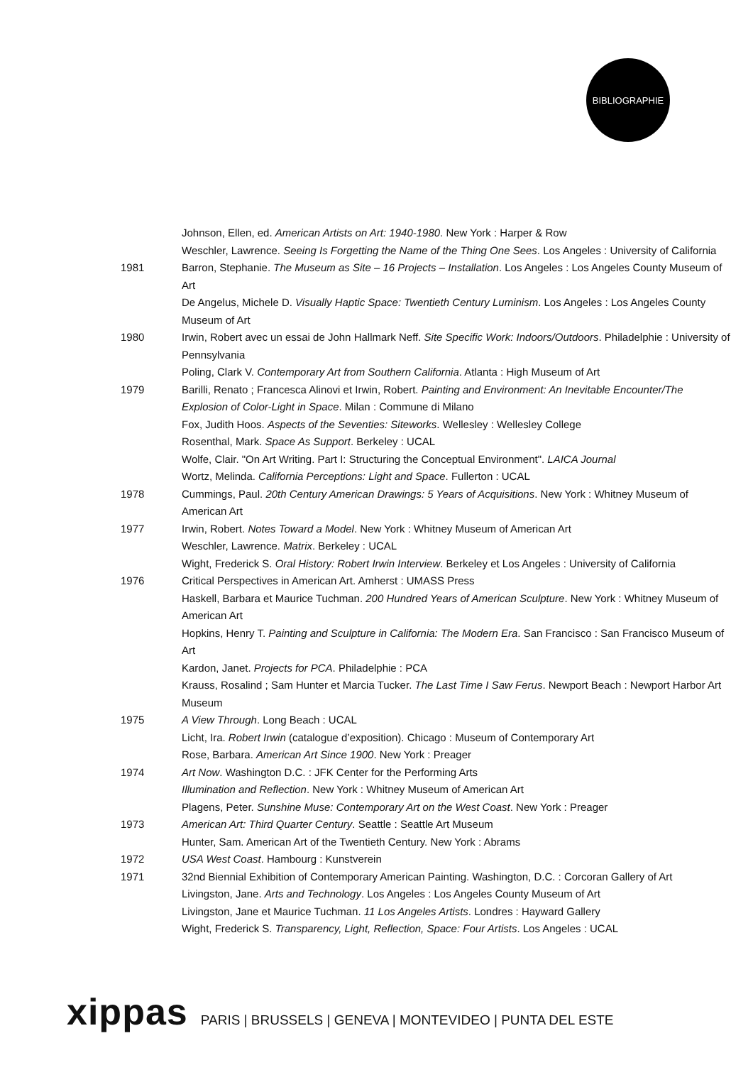BIBLIOGRAPHIE
Johnson, Ellen, ed. American Artists on Art: 1940-1980. New York : Harper & Row
Weschler, Lawrence. Seeing Is Forgetting the Name of the Thing One Sees. Los Angeles : University of California
1981 Barron, Stephanie. The Museum as Site – 16 Projects – Installation. Los Angeles : Los Angeles County Museum of Art
De Angelus, Michele D. Visually Haptic Space: Twentieth Century Luminism. Los Angeles : Los Angeles County Museum of Art
1980 Irwin, Robert avec un essai de John Hallmark Neff. Site Specific Work: Indoors/Outdoors. Philadelphie : University of Pennsylvania
Poling, Clark V. Contemporary Art from Southern California. Atlanta : High Museum of Art
1979 Barilli, Renato ; Francesca Alinovi et Irwin, Robert. Painting and Environment: An Inevitable Encounter/The Explosion of Color-Light in Space. Milan : Commune di Milano
Fox, Judith Hoos. Aspects of the Seventies: Siteworks. Wellesley : Wellesley College
Rosenthal, Mark. Space As Support. Berkeley : UCAL
Wolfe, Clair. "On Art Writing. Part I: Structuring the Conceptual Environment". LAICA Journal
Wortz, Melinda. California Perceptions: Light and Space. Fullerton : UCAL
1978 Cummings, Paul. 20th Century American Drawings: 5 Years of Acquisitions. New York : Whitney Museum of American Art
1977 Irwin, Robert. Notes Toward a Model. New York : Whitney Museum of American Art
Weschler, Lawrence. Matrix. Berkeley : UCAL
Wight, Frederick S. Oral History: Robert Irwin Interview. Berkeley et Los Angeles : University of California
1976 Critical Perspectives in American Art. Amherst : UMASS Press
Haskell, Barbara et Maurice Tuchman. 200 Hundred Years of American Sculpture. New York : Whitney Museum of American Art
Hopkins, Henry T. Painting and Sculpture in California: The Modern Era. San Francisco : San Francisco Museum of Art
Kardon, Janet. Projects for PCA. Philadelphie : PCA
Krauss, Rosalind ; Sam Hunter et Marcia Tucker. The Last Time I Saw Ferus. Newport Beach : Newport Harbor Art Museum
1975 A View Through. Long Beach : UCAL
Licht, Ira. Robert Irwin (catalogue d’exposition). Chicago : Museum of Contemporary Art
Rose, Barbara. American Art Since 1900. New York : Preager
1974 Art Now. Washington D.C. : JFK Center for the Performing Arts
Illumination and Reflection. New York : Whitney Museum of American Art
Plagens, Peter. Sunshine Muse: Contemporary Art on the West Coast. New York : Preager
1973 American Art: Third Quarter Century. Seattle : Seattle Art Museum
Hunter, Sam. American Art of the Twentieth Century. New York : Abrams
1972 USA West Coast. Hambourg : Kunstverein
1971 32nd Biennial Exhibition of Contemporary American Painting. Washington, D.C. : Corcoran Gallery of Art
Livingston, Jane. Arts and Technology. Los Angeles : Los Angeles County Museum of Art
Livingston, Jane et Maurice Tuchman. 11 Los Angeles Artists. Londres : Hayward Gallery
Wight, Frederick S. Transparency, Light, Reflection, Space: Four Artists. Los Angeles : UCAL
xippas PARIS | BRUSSELS | GENEVA | MONTEVIDEO | PUNTA DEL ESTE